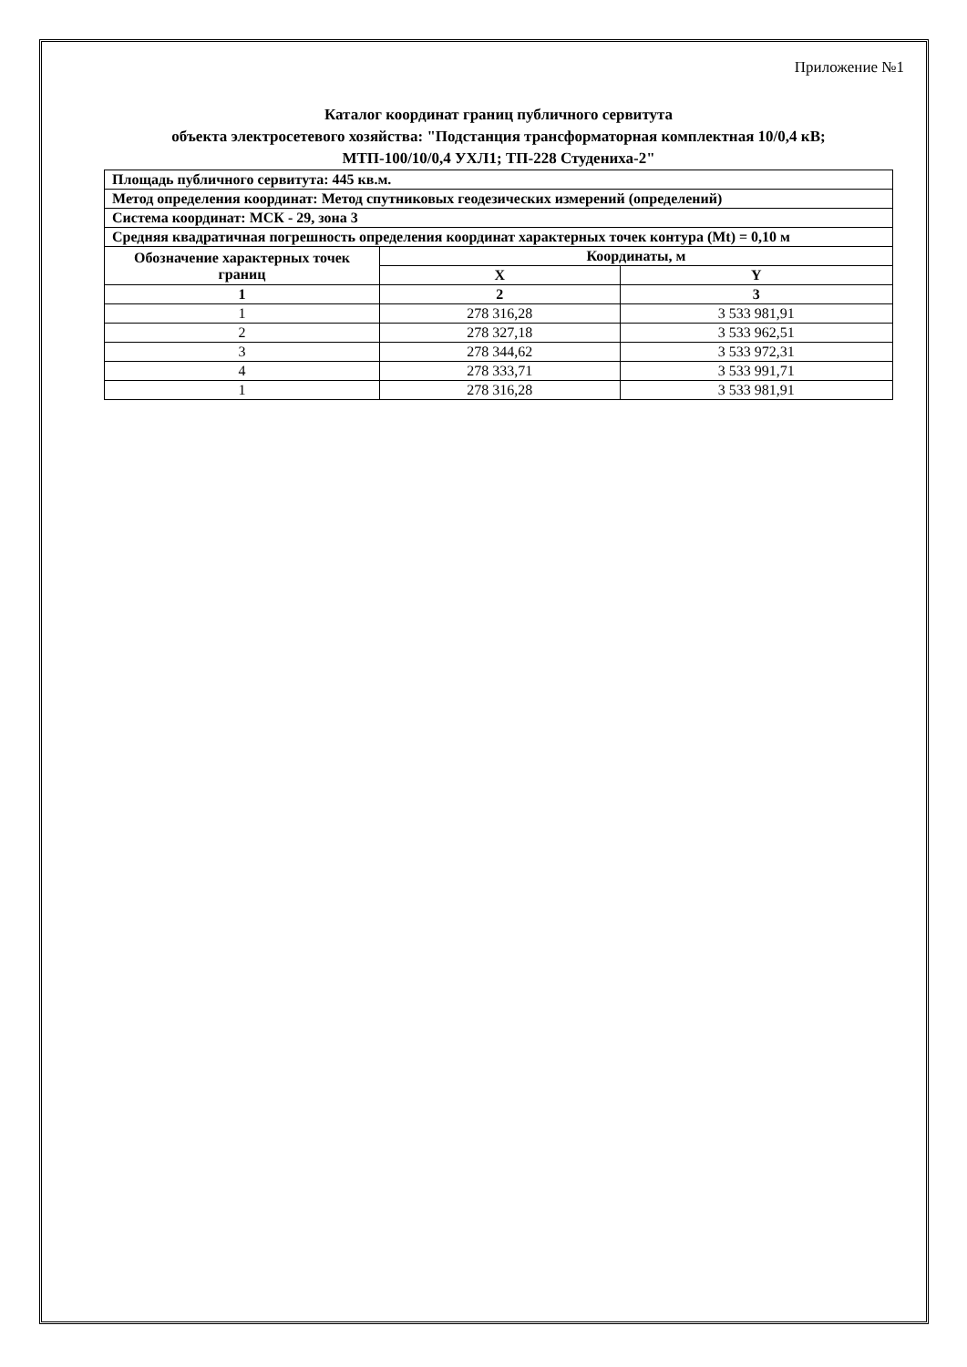Приложение №1
Каталог координат границ публичного сервитута
объекта электросетевого хозяйства: "Подстанция трансформаторная комплектная 10/0,4 кВ;
МТП-100/10/0,4 УХЛ1; ТП-228 Студениха-2"
| Площадь публичного сервитута: 445 кв.м. | | |
| Метод определения координат: Метод спутниковых геодезических измерений (определений) | | |
| Система координат: МСК - 29, зона 3 | | |
| Средняя квадратичная погрешность определения координат характерных точек контура (Mt) = 0,10 м | | |
| Обозначение характерных точек границ | Координаты, м | |
| | X | Y |
| 1 | 2 | 3 |
| 1 | 278 316,28 | 3 533 981,91 |
| 2 | 278 327,18 | 3 533 962,51 |
| 3 | 278 344,62 | 3 533 972,31 |
| 4 | 278 333,71 | 3 533 991,71 |
| 1 | 278 316,28 | 3 533 981,91 |